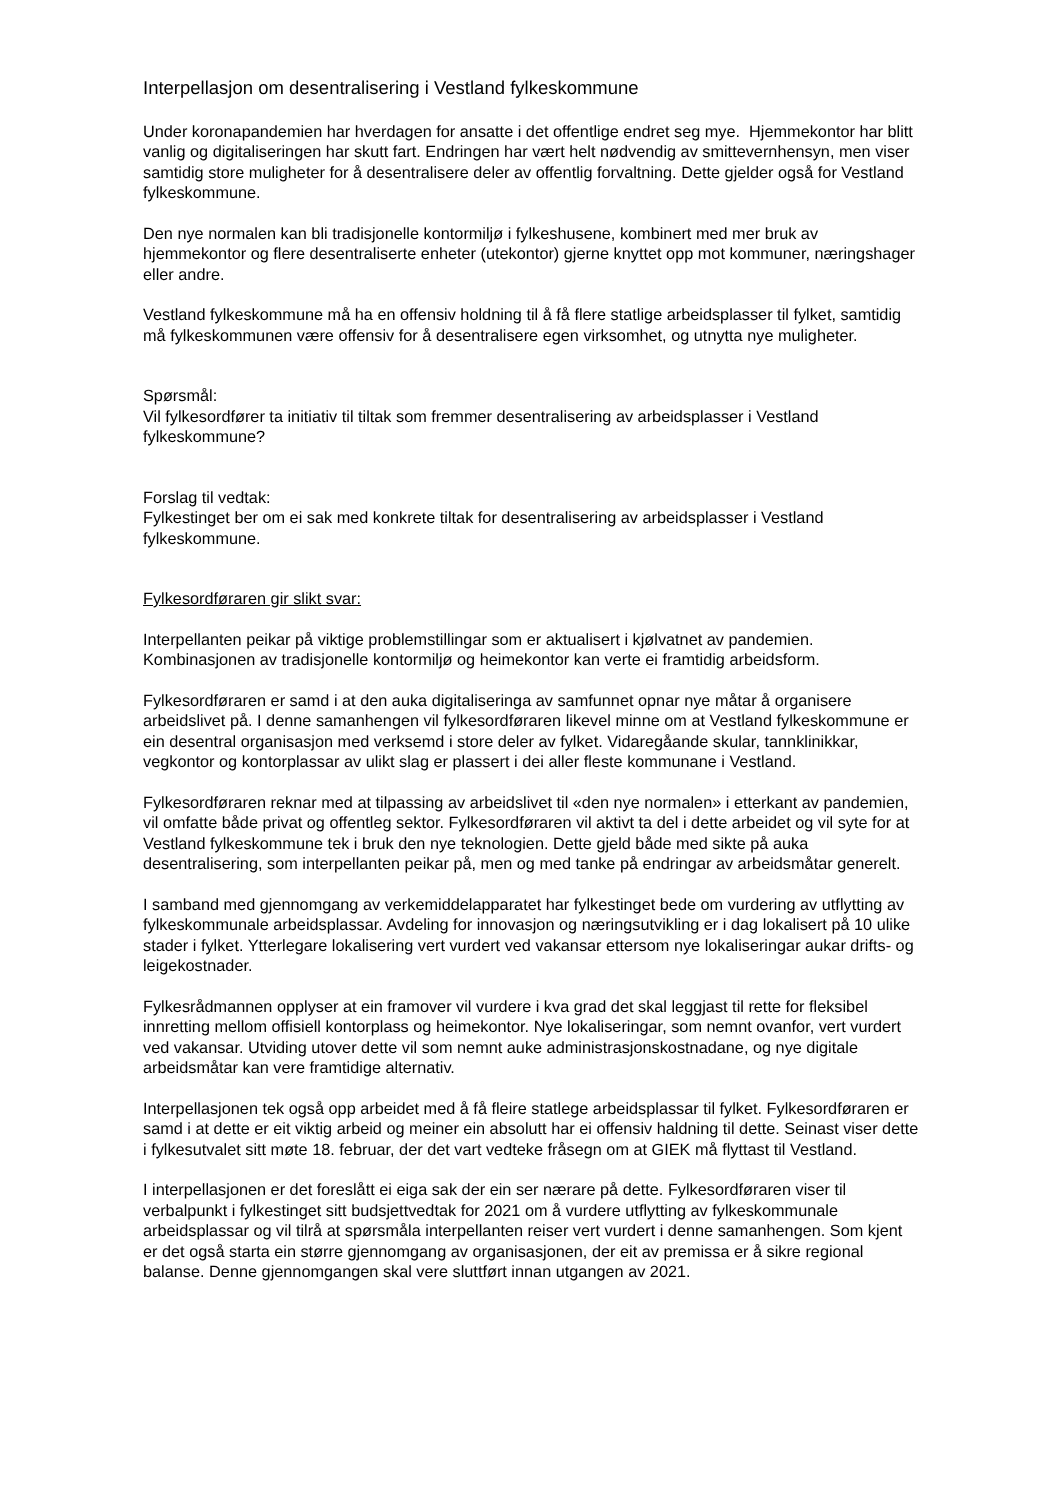Interpellasjon om desentralisering i Vestland fylkeskommune
Under koronapandemien har hverdagen for ansatte i det offentlige endret seg mye. Hjemmekontor har blitt vanlig og digitaliseringen har skutt fart. Endringen har vært helt nødvendig av smittevernhensyn, men viser samtidig store muligheter for å desentralisere deler av offentlig forvaltning. Dette gjelder også for Vestland fylkeskommune.
Den nye normalen kan bli tradisjonelle kontormiljø i fylkeshusene, kombinert med mer bruk av hjemmekontor og flere desentraliserte enheter (utekontor) gjerne knyttet opp mot kommuner, næringshager eller andre.
Vestland fylkeskommune må ha en offensiv holdning til å få flere statlige arbeidsplasser til fylket, samtidig må fylkeskommunen være offensiv for å desentralisere egen virksomhet, og utnytta nye muligheter.
Spørsmål:
Vil fylkesordfører ta initiativ til tiltak som fremmer desentralisering av arbeidsplasser i Vestland fylkeskommune?
Forslag til vedtak:
Fylkestinget ber om ei sak med konkrete tiltak for desentralisering av arbeidsplasser i Vestland fylkeskommune.
Fylkesordføraren gir slikt svar:
Interpellanten peikar på viktige problemstillingar som er aktualisert i kjølvatnet av pandemien. Kombinasjonen av tradisjonelle kontormiljø og heimekontor kan verte ei framtidig arbeidsform.
Fylkesordføraren er samd i at den auka digitaliseringa av samfunnet opnar nye måtar å organisere arbeidslivet på. I denne samanhengen vil fylkesordføraren likevel minne om at Vestland fylkeskommune er ein desentral organisasjon med verksemd i store deler av fylket. Vidaregåande skular, tannklinikkar, vegkontor og kontorplassar av ulikt slag er plassert i dei aller fleste kommunane i Vestland.
Fylkesordføraren reknar med at tilpassing av arbeidslivet til «den nye normalen» i etterkant av pandemien, vil omfatte både privat og offentleg sektor. Fylkesordføraren vil aktivt ta del i dette arbeidet og vil syte for at Vestland fylkeskommune tek i bruk den nye teknologien. Dette gjeld både med sikte på auka desentralisering, som interpellanten peikar på, men og med tanke på endringar av arbeidsmåtar generelt.
I samband med gjennomgang av verkemiddelapparatet har fylkestinget bede om vurdering av utflytting av fylkeskommunale arbeidsplassar. Avdeling for innovasjon og næringsutvikling er i dag lokalisert på 10 ulike stader i fylket. Ytterlegare lokalisering vert vurdert ved vakansar ettersom nye lokaliseringar aukar drifts- og leigekostnader.
Fylkesrådmannen opplyser at ein framover vil vurdere i kva grad det skal leggjast til rette for fleksibel innretting mellom offisiell kontorplass og heimekontor. Nye lokaliseringar, som nemnt ovanfor, vert vurdert ved vakansar. Utviding utover dette vil som nemnt auke administrasjonskostnadane, og nye digitale arbeidsmåtar kan vere framtidige alternativ.
Interpellasjonen tek også opp arbeidet med å få fleire statlege arbeidsplassar til fylket. Fylkesordføraren er samd i at dette er eit viktig arbeid og meiner ein absolutt har ei offensiv haldning til dette. Seinast viser dette i fylkesutvalet sitt møte 18. februar, der det vart vedteke fråsegn om at GIEK må flyttast til Vestland.
I interpellasjonen er det foreslått ei eiga sak der ein ser nærare på dette. Fylkesordføraren viser til verbalpunkt i fylkestinget sitt budsjettvedtak for 2021 om å vurdere utflytting av fylkeskommunale arbeidsplassar og vil tilrå at spørsmåla interpellanten reiser vert vurdert i denne samanhengen. Som kjent er det også starta ein større gjennomgang av organisasjonen, der eit av premissa er å sikre regional balanse. Denne gjennomgangen skal vere sluttført innan utgangen av 2021.